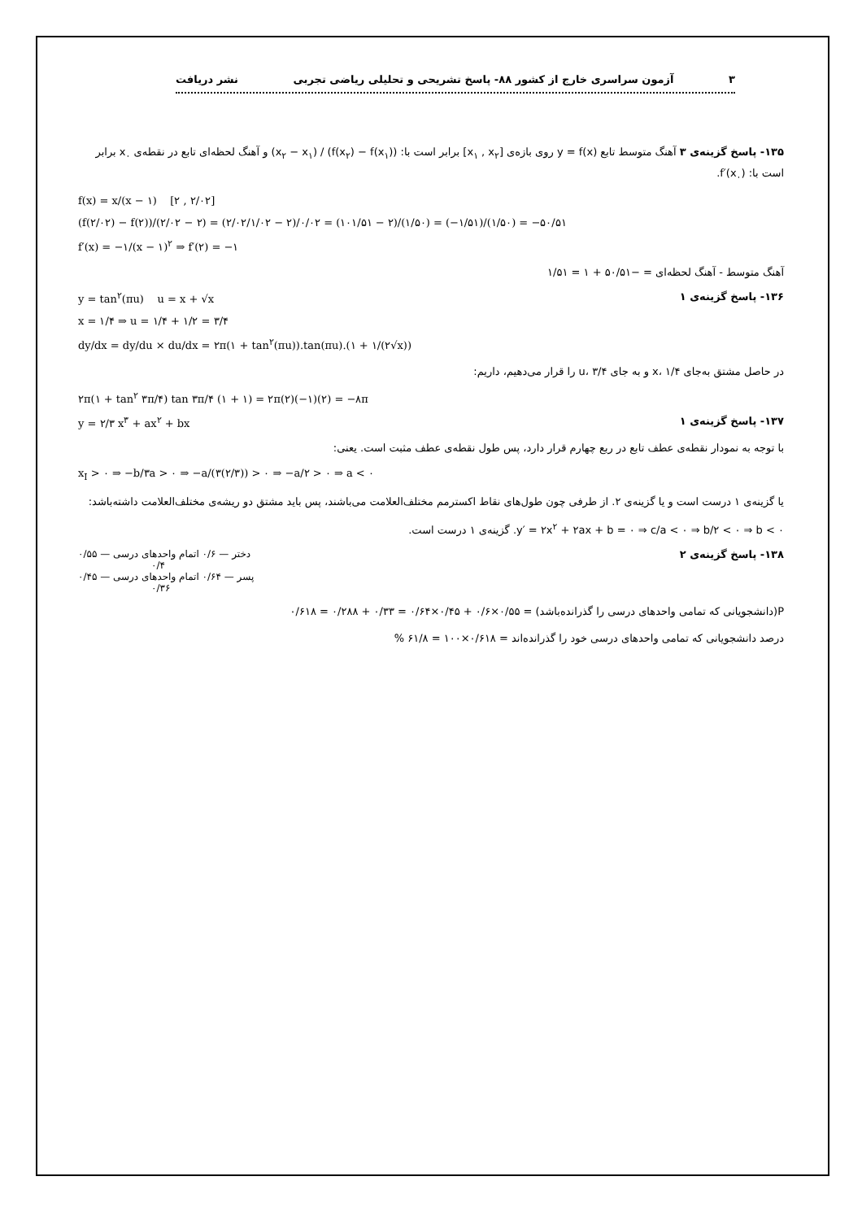۳ آزمون سراسری خارج از کشور ۸۸- پاسخ تشریحی و تحلیلی ریاضی تجربی نشر دریافت
۱۳۵- پاسخ گزینه‌ی ۳ آهنگ متوسط تابع y = f(x) روی بازه‌ی [x<sub>۱</sub> , x<sub>۲</sub>] برابر است با: (f(x<sub>۲</sub>) − f(x<sub>۱</sub>)) / (x<sub>۲</sub> − x<sub>۱</sub>) و آهنگ لحظه‌ای تابع در نقطه‌ی x<sub>۰</sub> برابر است با: f′(x<sub>۰</sub>).
f(x) = x/(x − ۱) [۲ , ۲/۰۲]
(f(۲/۰۲) − f(۲))/(۲/۰۲ − ۲) = (۲/۰۲/۱/۰۲ − ۲)/۰/۰۲ = (۱۰۱/۵۱ − ۲)/(۱/۵۰) = (−۱/۵۱)/(۱/۵۰) = −۵۰/۵۱
f′(x) = −۱/(x − ۱)<sup>۲</sup> ⇒ f′(۲) = −۱
آهنگ متوسط - آهنگ لحظه‌ای = −۵۰/۵۱ + ۱ = ۱/۵۱
۱۳۶- پاسخ گزینه‌ی ۱ y = tan<sup>۲</sup>(πu) u = x + √x
x = ۱/۴ ⇒ u = ۱/۴ + ۱/۲ = ۳/۴
dy/dx = dy/du × du/dx = ۲π(۱ + tan<sup>۲</sup>(πu)).tan(πu).(۱ + ۱/(۲√x))
در حاصل مشتق به‌جای x، ۱/۴ و به جای u، ۳/۴ را قرار می‌دهیم، داریم:
۲π(۱ + tan<sup>۲</sup> ۳π/۴) tan ۳π/۴ (۱ + ۱) = ۲π(۲)(−۱)(۲) = −۸π
۱۳۷- پاسخ گزینه‌ی ۱ y = ۲/۳ x<sup>۳</sup> + ax<sup>۲</sup> + bx
با توجه به نمودار نقطه‌ی عطف تابع در ربع چهارم قرار دارد، پس طول نقطه‌ی عطف مثبت است. یعنی:
x<sub>I</sub> > ۰ ⇒ −b/۳a > ۰ ⇒ −a/(۳(۲/۳)) > ۰ ⇒ −a/۲ > ۰ ⇒ a < ۰
یا گزینه‌ی ۱ درست است و یا گزینه‌ی ۲. از طرفی چون طول‌های نقاط اکسترمم مختلف‌العلامت می‌باشند، پس باید مشتق دو ریشه‌ی مختلف‌العلامت داشته‌باشد:
y′ = ۲x<sup>۲</sup> + ۲ax + b = ۰ ⇒ c/a < ۰ ⇒ b/۲ < ۰ ⇒ b < ۰. گزینه‌ی ۱ درست است.
۱۳۸- پاسخ گزینه‌ی ۲ ۰/۵۵ — دختر — ۰/۶ اتمام واحدهای درسی
۰/۴
۰/۴۵ — پسر — ۰/۶۴ اتمام واحدهای درسی
۰/۳۶
P(دانشجویانی که تمامی واحدهای درسی را گذرانده‌باشد) = ۰/۵۵×۰/۶ + ۰/۴۵×۰/۶۴ = ۰/۳۳ + ۰/۲۸۸ = ۰/۶۱۸
درصد دانشجویانی که تمامی واحدهای درسی خود را گذرانده‌اند = ۰/۶۱۸×۱۰۰ = ۶۱/۸ %